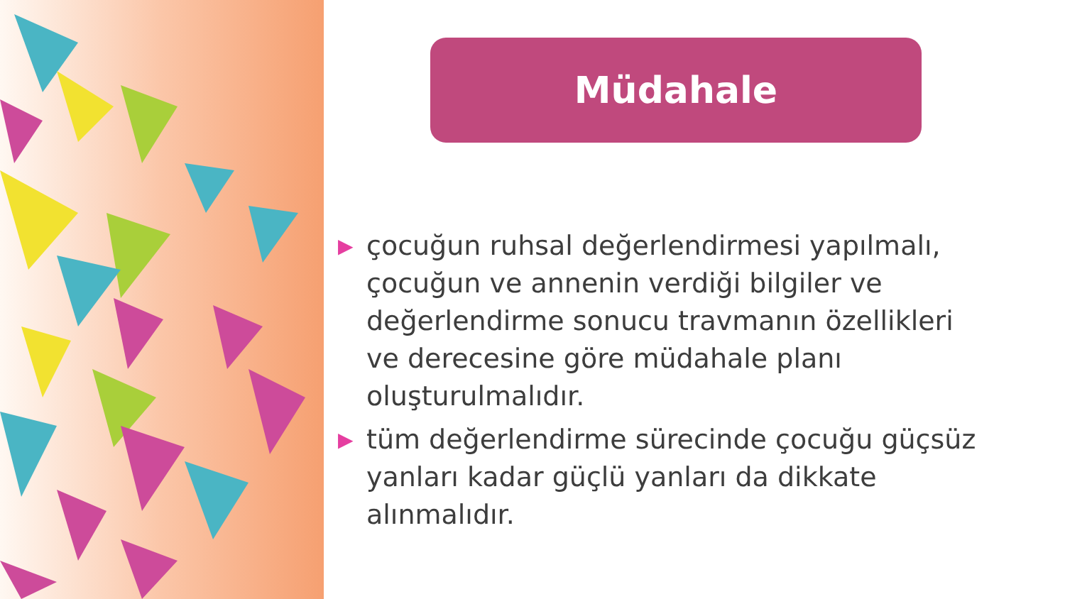Müdahale
▶ çocuğun ruhsal değerlendirmesi yapılmalı, çocuğun ve annenin verdiği bilgiler ve değerlendirme sonucu travmanın özellikleri ve derecesine göre müdahale planı oluşturulmalıdır.
▶ tüm değerlendirme sürecinde çocuğu güçsüz yanları kadar güçlü yanları da dikkate alınmalıdır.